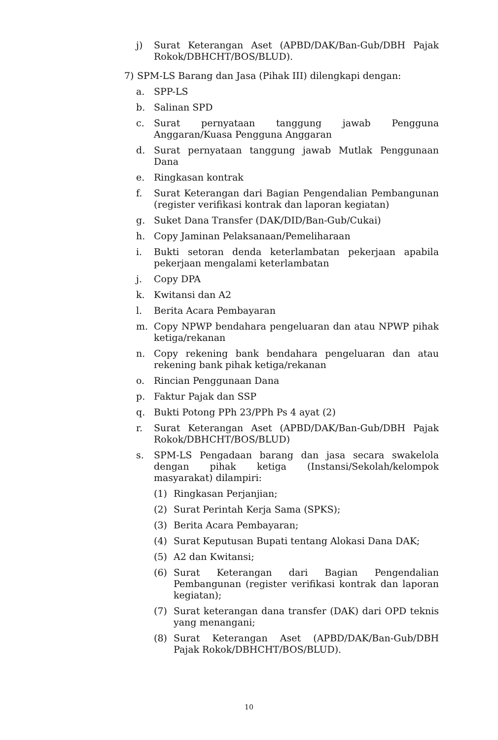j) Surat Keterangan Aset (APBD/DAK/Ban-Gub/DBH Pajak Rokok/DBHCHT/BOS/BLUD).
7) SPM-LS Barang dan Jasa (Pihak III) dilengkapi dengan:
a. SPP-LS
b. Salinan SPD
c. Surat pernyataan tanggung jawab Pengguna Anggaran/Kuasa Pengguna Anggaran
d. Surat pernyataan tanggung jawab Mutlak Penggunaan Dana
e. Ringkasan kontrak
f. Surat Keterangan dari Bagian Pengendalian Pembangunan (register verifikasi kontrak dan laporan kegiatan)
g. Suket Dana Transfer (DAK/DID/Ban-Gub/Cukai)
h. Copy Jaminan Pelaksanaan/Pemeliharaan
i. Bukti setoran denda keterlambatan pekerjaan apabila pekerjaan mengalami keterlambatan
j. Copy DPA
k. Kwitansi dan A2
l. Berita Acara Pembayaran
m. Copy NPWP bendahara pengeluaran dan atau NPWP pihak ketiga/rekanan
n. Copy rekening bank bendahara pengeluaran dan atau rekening bank pihak ketiga/rekanan
o. Rincian Penggunaan Dana
p. Faktur Pajak dan SSP
q. Bukti Potong PPh 23/PPh Ps 4 ayat (2)
r. Surat Keterangan Aset (APBD/DAK/Ban-Gub/DBH Pajak Rokok/DBHCHT/BOS/BLUD)
s. SPM-LS Pengadaan barang dan jasa secara swakelola dengan pihak ketiga (Instansi/Sekolah/kelompok masyarakat) dilampiri:
(1) Ringkasan Perjanjian;
(2) Surat Perintah Kerja Sama (SPKS);
(3) Berita Acara Pembayaran;
(4) Surat Keputusan Bupati tentang Alokasi Dana DAK;
(5) A2 dan Kwitansi;
(6) Surat Keterangan dari Bagian Pengendalian Pembangunan (register verifikasi kontrak dan laporan kegiatan);
(7) Surat keterangan dana transfer (DAK) dari OPD teknis yang menangani;
(8) Surat Keterangan Aset (APBD/DAK/Ban-Gub/DBH Pajak Rokok/DBHCHT/BOS/BLUD).
10